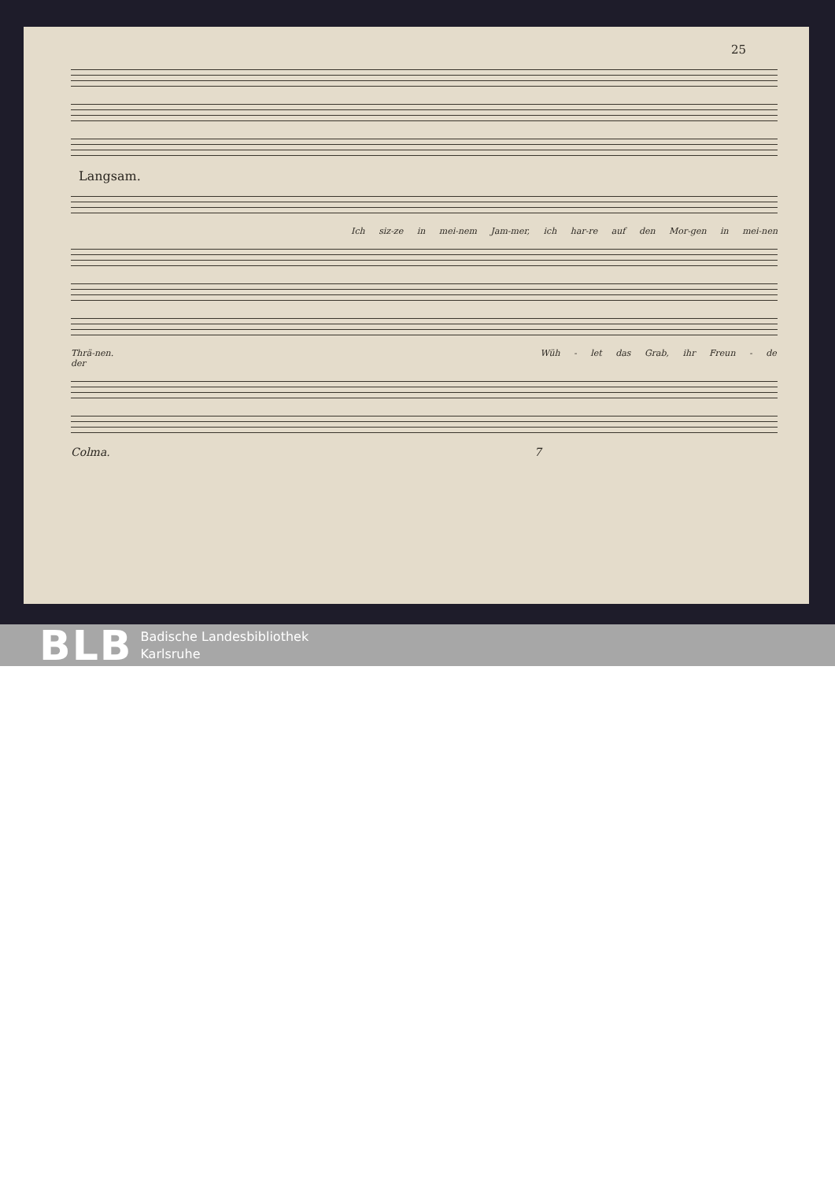25
Langsam.
Ich siz-ze in mei-nem Jam-mer, ich har-re auf den Mor-gen in mei-nen
Thrä-nen. Wüh - let das Grab, ihr Freun - de der
Colma. 7
BLB Badische Landesbibliothek
Karlsruhe